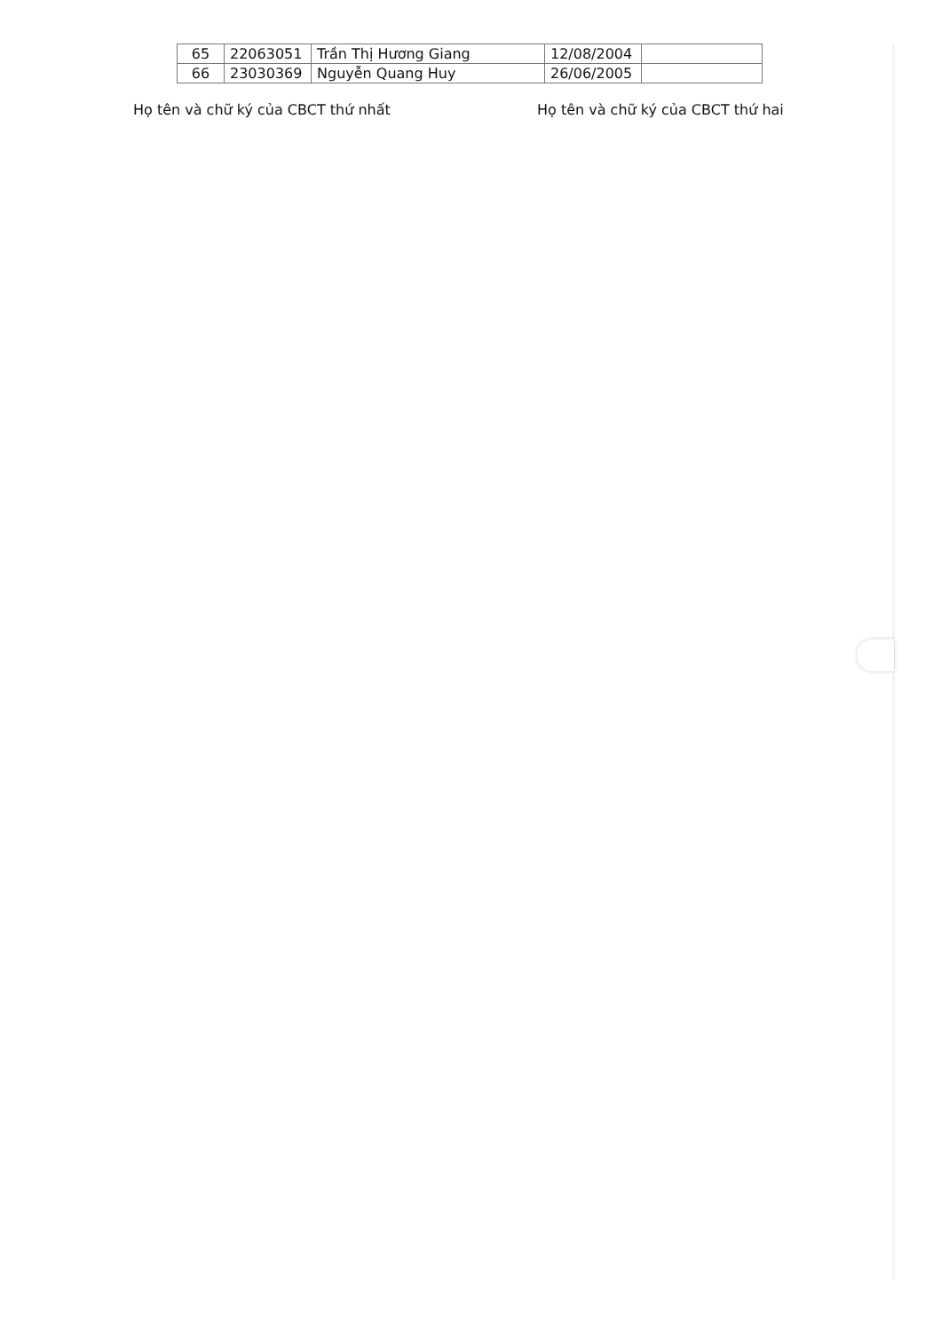| 65 | 22063051 | Trần Thị Hương Giang | 12/08/2004 | |
| 66 | 23030369 | Nguyễn Quang Huy | 26/06/2005 | |
Họ tên và chữ ký của CBCT thứ nhất Họ tên và chữ ký của CBCT thứ hai